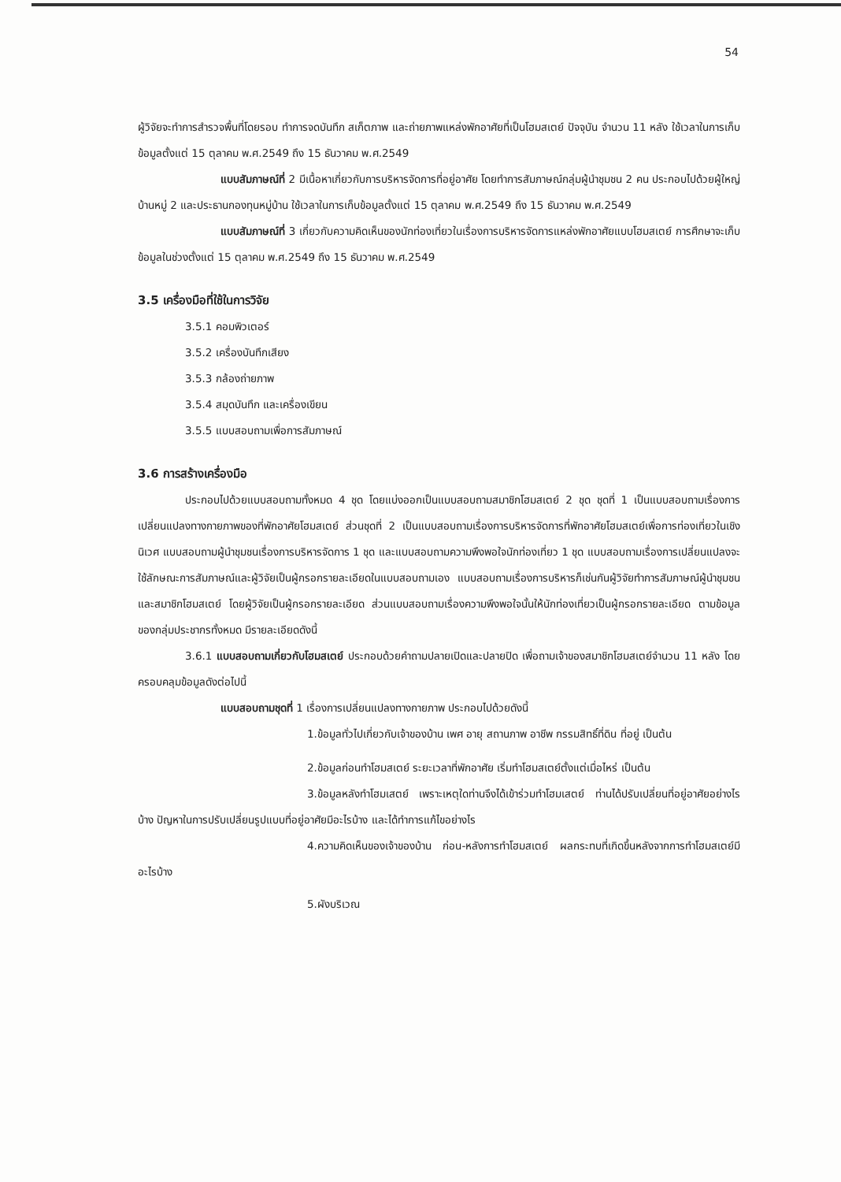54
ผู้วิจัยจะทำการสำรวจพื้นที่โดยรอบ ทำการจดบันทึก สเก็ตภาพ และถ่ายภาพแหล่งพักอาศัยที่เป็นโฮมสเตย์ ปัจจุบัน จำนวน 11 หลัง ใช้เวลาในการเก็บข้อมูลตั้งแต่ 15 ตุลาคม พ.ศ.2549 ถึง 15 ธันวาคม พ.ศ.2549
แบบสัมภาษณ์ที่ 2 มีเนื้อหาเกี่ยวกับการบริหารจัดการที่อยู่อาศัย โดยทำการสัมภาษณ์กลุ่มผู้นำชุมชน 2 คน ประกอบไปด้วยผู้ใหญ่บ้านหมู่ 2 และประธานกองทุนหมู่บ้าน ใช้เวลาในการเก็บข้อมูลตั้งแต่ 15 ตุลาคม พ.ศ.2549 ถึง 15 ธันวาคม พ.ศ.2549
แบบสัมภาษณ์ที่ 3 เกี่ยวกับความคิดเห็นของนักท่องเที่ยวในเรื่องการบริหารจัดการแหล่งพักอาศัยแบบโฮมสเตย์ การศึกษาจะเก็บข้อมูลในช่วงตั้งแต่ 15 ตุลาคม พ.ศ.2549 ถึง 15 ธันวาคม พ.ศ.2549
3.5 เครื่องมือที่ใช้ในการวิจัย
3.5.1 คอมพิวเตอร์
3.5.2 เครื่องบันทึกเสียง
3.5.3 กล้องถ่ายภาพ
3.5.4 สมุดบันทึก และเครื่องเขียน
3.5.5 แบบสอบถามเพื่อการสัมภาษณ์
3.6 การสร้างเครื่องมือ
ประกอบไปด้วยแบบสอบถามทั้งหมด 4 ชุด โดยแบ่งออกเป็นแบบสอบถามสมาชิกโฮมสเตย์ 2 ชุด ชุดที่ 1 เป็นแบบสอบถามเรื่องการเปลี่ยนแปลงทางกายภาพของที่พักอาศัยโฮมสเตย์ ส่วนชุดที่ 2 เป็นแบบสอบถามเรื่องการบริหารจัดการที่พักอาศัยโฮมสเตย์เพื่อการท่องเที่ยวในเชิงนิเวศ แบบสอบถามผู้นำชุมชนเรื่องการบริหารจัดการ 1 ชุด และแบบสอบถามความพึงพอใจนักท่องเที่ยว 1 ชุด แบบสอบถามเรื่องการเปลี่ยนแปลงจะใช้ลักษณะการสัมภาษณ์และผู้วิจัยเป็นผู้กรอกรายละเอียดในแบบสอบถามเอง แบบสอบถามเรื่องการบริหารก็เช่นกันผู้วิจัยทำการสัมภาษณ์ผู้นำชุมชน และสมาชิกโฮมสเตย์ โดยผู้วิจัยเป็นผู้กรอกรายละเอียด ส่วนแบบสอบถามเรื่องความพึงพอใจนั้นให้นักท่องเที่ยวเป็นผู้กรอกรายละเอียด ตามข้อมูลของกลุ่มประชากรทั้งหมด มีรายละเอียดดังนี้
3.6.1 แบบสอบถามเกี่ยวกับโฮมสเตย์ ประกอบด้วยคำถามปลายเปิดและปลายปิด เพื่อถามเจ้าของสมาชิกโฮมสเตย์จำนวน 11 หลัง โดยครอบคลุมข้อมูลดังต่อไปนี้
แบบสอบถามชุดที่ 1 เรื่องการเปลี่ยนแปลงทางกายภาพ ประกอบไปด้วยดังนี้
1.ข้อมูลทั่วไปเกี่ยวกับเจ้าของบ้าน เพศ อายุ สถานภาพ อาชีพ กรรมสิทธิ์ที่ดิน ที่อยู่ เป็นต้น
2.ข้อมูลก่อนทำโฮมสเตย์ ระยะเวลาที่พักอาศัย เริ่มทำโฮมสเตย์ตั้งแต่เมื่อไหร่ เป็นต้น
3.ข้อมูลหลังทำโฮมเสตย์ เพราะเหตุใดท่านจึงได้เข้าร่วมทำโฮมเสตย์ ท่านได้ปรับเปลี่ยนที่อยู่อาศัยอย่างไรบ้าง ปัญหาในการปรับเปลี่ยนรูปแบบที่อยู่อาศัยมีอะไรบ้าง และได้ทำการแก้ไขอย่างไร
4.ความคิดเห็นของเจ้าของบ้าน ก่อน-หลังการทำโฮมสเตย์ ผลกระทบที่เกิดขึ้นหลังจากการทำโฮมสเตย์มีอะไรบ้าง
5.ผังบริเวณ